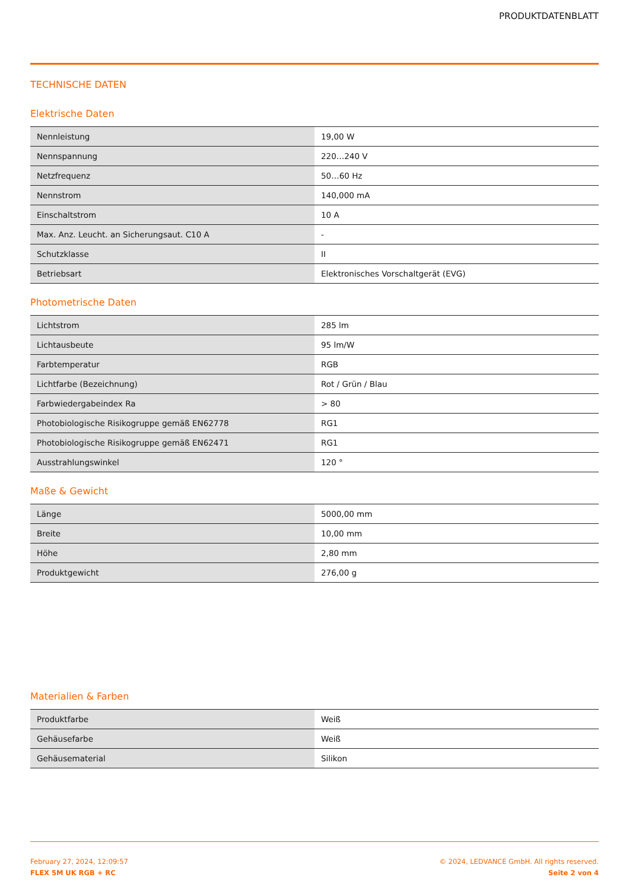PRODUKTDATENBLATT
TECHNISCHE DATEN
Elektrische Daten
| Nennleistung | 19,00 W |
| Nennspannung | 220…240 V |
| Netzfrequenz | 50…60 Hz |
| Nennstrom | 140,000 mA |
| Einschaltstrom | 10 A |
| Max. Anz. Leucht. an Sicherungsaut. C10 A | - |
| Schutzklasse | II |
| Betriebsart | Elektronisches Vorschaltgerät (EVG) |
Photometrische Daten
| Lichtstrom | 285 lm |
| Lichtausbeute | 95 lm/W |
| Farbtemperatur | RGB |
| Lichtfarbe (Bezeichnung) | Rot / Grün / Blau |
| Farbwiedergabeindex Ra | > 80 |
| Photobiologische Risikogruppe gemäß EN62778 | RG1 |
| Photobiologische Risikogruppe gemäß EN62471 | RG1 |
| Ausstrahlungswinkel | 120 ° |
Maße & Gewicht
| Länge | 5000,00 mm |
| Breite | 10,00 mm |
| Höhe | 2,80 mm |
| Produktgewicht | 276,00 g |
Materialien & Farben
| Produktfarbe | Weiß |
| Gehäusefarbe | Weiß |
| Gehäusematerial | Silikon |
February 27, 2024, 12:09:57
FLEX 5M UK RGB + RC
© 2024, LEDVANCE GmbH. All rights reserved.
Seite 2 von 4